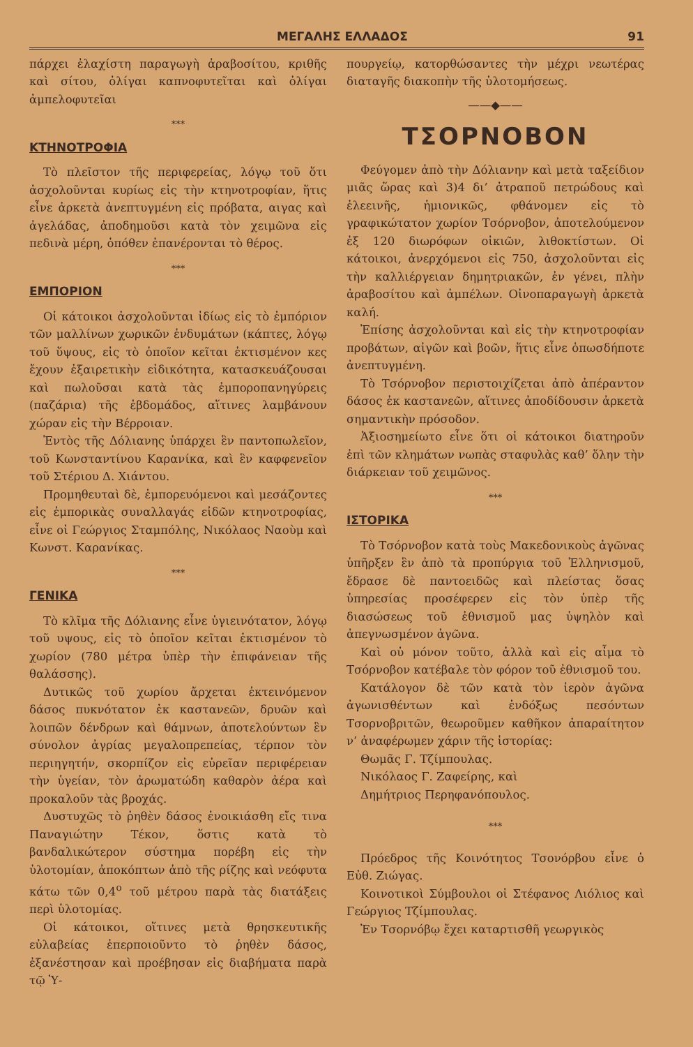ΜΕΓΑΛΗΣ ΕΛΛΑΔΟΣ 91
πάρχει ἐλαχίστη παραγωγὴ ἀραβοσίτου, κριθῆς καὶ σίτου, ὀλίγαι καπνοφυτεῖται καὶ ὀλίγαι ἀμπελοφυτεῖαι
***
ΚΤΗΝΟΤΡΟΦΙΑ
Τὸ πλεῖστον τῆς περιφερείας, λόγῳ τοῦ ὅτι ἀσχολοῦνται κυρίως εἰς τὴν κτηνοτροφίαν, ἥτις εἶνε ἀρκετὰ ἀνεπτυγμένη εἰς πρόβατα, αιγας καὶ ἀγελάδας, ἀποδημοῦσι κατὰ τὸν χειμῶνα εἰς πεδινὰ μέρη, ὁπόθεν ἐπανέρονται τὸ θέρος.
***
ΕΜΠΟΡΙΟΝ
Οἱ κάτοικοι ἀσχολοῦνται ἰδίως εἰς τὸ ἐμπόριον τῶν μαλλίνων χωρικῶν ἐνδυμάτων (κάπτες, λόγῳ τοῦ ὕψους, εἰς τὸ ὁποῖον κεῖται ἐκτισμένον κες ἔχουν ἐξαιρετικὴν εἰδικότητα, κατασκευάζουσαι καὶ πωλοῦσαι κατὰ τὰς ἐμποροπανηγύρεις (παζάρια) τῆς ἑβδομάδος, αἵτινες λαμβάνουν χώραν εἰς τὴν Βέρροιαν.
Ἐντὸς τῆς Δόλιανης ὑπάρχει ἓν παντοπωλεῖον, τοῦ Κωνσταντίνου Καρανίκα, καὶ ἓν καφφενεῖον τοῦ Στέριου Δ. Χιάντου.
Προμηθευταὶ δὲ, ἐμπορευόμενοι καὶ μεσάζοντες εἰς ἐμπορικὰς συναλλαγάς εἰδῶν κτηνοτροφίας, εἶνε οἱ Γεώργιος Σταμπόλης, Νικόλαος Ναοὺμ καὶ Κωνστ. Καρανίκας.
***
ΓΕΝΙΚΑ
Τὸ κλῖμα τῆς Δόλιανης εἶνε ὑγιεινότατον, λόγῳ τοῦ υψους, εἰς τὸ ὁποῖον κεῖται ἐκτισμένον τὸ χωρίον (780 μέτρα ὑπὲρ τὴν ἐπιφάνειαν τῆς θαλάσσης).
Δυτικῶς τοῦ χωρίου ἄρχεται ἐκτεινόμενον δάσος πυκνότατον ἐκ καστανεῶν, δρυῶν καὶ λοιπῶν δένδρων καὶ θάμνων, ἀποτελούντων ἓν σύνολον ἀγρίας μεγαλοπρεπείας, τέρπον τὸν περιηγητήν, σκορπίζον εἰς εὐρεῖαν περιφέρειαν τὴν ὑγείαν, τὸν ἀρωματώδη καθαρὸν ἀέρα καὶ προκαλοῦν τὰς βροχάς.
Δυστυχῶς τὸ ῥηθὲν δάσος ἐνοικιάσθη εἴς τινα Παναγιώτην Τέκον, ὅστις κατὰ τὸ βανδαλικώτερον σύστημα πορέβη εἰς τὴν ὑλοτομίαν, ἀποκόπτων ἀπὸ τῆς ρίζης καὶ νεόφυτα κάτω τῶν 0,4<sup>ο</sup> τοῦ μέτρου παρὰ τὰς διατάξεις περὶ ὑλοτομίας.
Οἱ κάτοικοι, οἵτινες μετὰ θρησκευτικῆς εὐλαβείας ἐπερποιοῦντο τὸ ῥηθὲν δάσος, ἐξανέστησαν καὶ προέβησαν εἰς διαβήματα παρὰ τῷ Ὑ-
πουργείῳ, κατορθώσαντες τὴν μέχρι νεωτέρας διαταγῆς διακοπὴν τῆς ὑλοτομήσεως.
——◆——
ΤΣΟΡΝΟΒΟΝ
Φεύγομεν ἀπὸ τὴν Δόλιανην καὶ μετὰ ταξείδιον μιᾶς ὥρας καὶ 3)4 δι’ ἀτραποῦ πετρώδους καὶ ἐλεεινῆς, ἡμιονικῶς, φθάνομεν εἰς τὸ γραφικώτατον χωρίον Τσόρνοβον, ἀποτελούμενον ἐξ 120 διωρόφων οἰκιῶν, λιθοκτίστων. Οἱ κάτοικοι, ἀνερχόμενοι εἰς 750, ἀσχολοῦνται εἰς τὴν καλλιέργειαν δημητριακῶν, ἐν γένει, πλὴν ἀραβοσίτου καὶ ἀμπέλων. Οἰνοπαραγωγὴ ἀρκετὰ καλή.
Ἐπίσης ἀσχολοῦνται καὶ εἰς τὴν κτηνοτροφίαν προβάτων, αἰγῶν καὶ βοῶν, ἥτις εἶνε ὁπωσδήποτε ἀνεπτυγμένη.
Τὸ Τσόρνοβον περιστοιχίζεται ἀπὸ ἀπέραντον δάσος ἐκ καστανεῶν, αἵτινες ἀποδίδουσιν ἀρκετὰ σημαντικὴν πρόσοδον.
Ἀξιοσημείωτο εἶνε ὅτι οἱ κάτοικοι διατηροῦν ἐπὶ τῶν κλημάτων νωπὰς σταφυλὰς καθ’ ὅλην τὴν διάρκειαν τοῦ χειμῶνος.
***
ΙΣΤΟΡΙΚΑ
Τὸ Τσόρνοβον κατὰ τοὺς Μακεδονικοὺς ἀγῶνας ὑπῆρξεν ἓν ἀπὸ τὰ προπύργια τοῦ Ἑλληνισμοῦ, ἔδρασε δὲ παντοειδῶς καὶ πλείστας ὅσας ὑπηρεσίας προσέφερεν εἰς τὸν ὑπὲρ τῆς διασώσεως τοῦ ἐθνισμοῦ μας ὑψηλὸν καὶ ἀπεγνωσμένον ἀγῶνα.
Καὶ οὐ μόνον τοῦτο, ἀλλὰ καὶ εἰς αἷμα τὸ Τσόρνοβον κατέβαλε τὸν φόρον τοῦ ἐθνισμοῦ του.
Κατάλογον δὲ τῶν κατὰ τὸν ἱερὸν ἀγῶνα ἀγωνισθέντων καὶ ἐνδόξως πεσόντων Τσορνοβριτῶν, θεωροῦμεν καθῆκον ἀπαραίτητον ν’ ἀναφέρωμεν χάριν τῆς ἱστορίας:
Θωμᾶς Γ. Τζίμπουλας.
Νικόλαος Γ. Ζαφείρης, καὶ
Δημήτριος Περηφανόπουλος.
***
Πρόεδρος τῆς Κοινότητος Τσονόρβου εἶνε ὁ Εὐθ. Ζιώγας.
Κοινοτικοὶ Σύμβουλοι οἱ Στέφανος Λιόλιος καὶ Γεώργιος Τζίμπουλας.
Ἐν Τσορνόβῳ ἔχει καταρτισθῆ γεωργικὸς